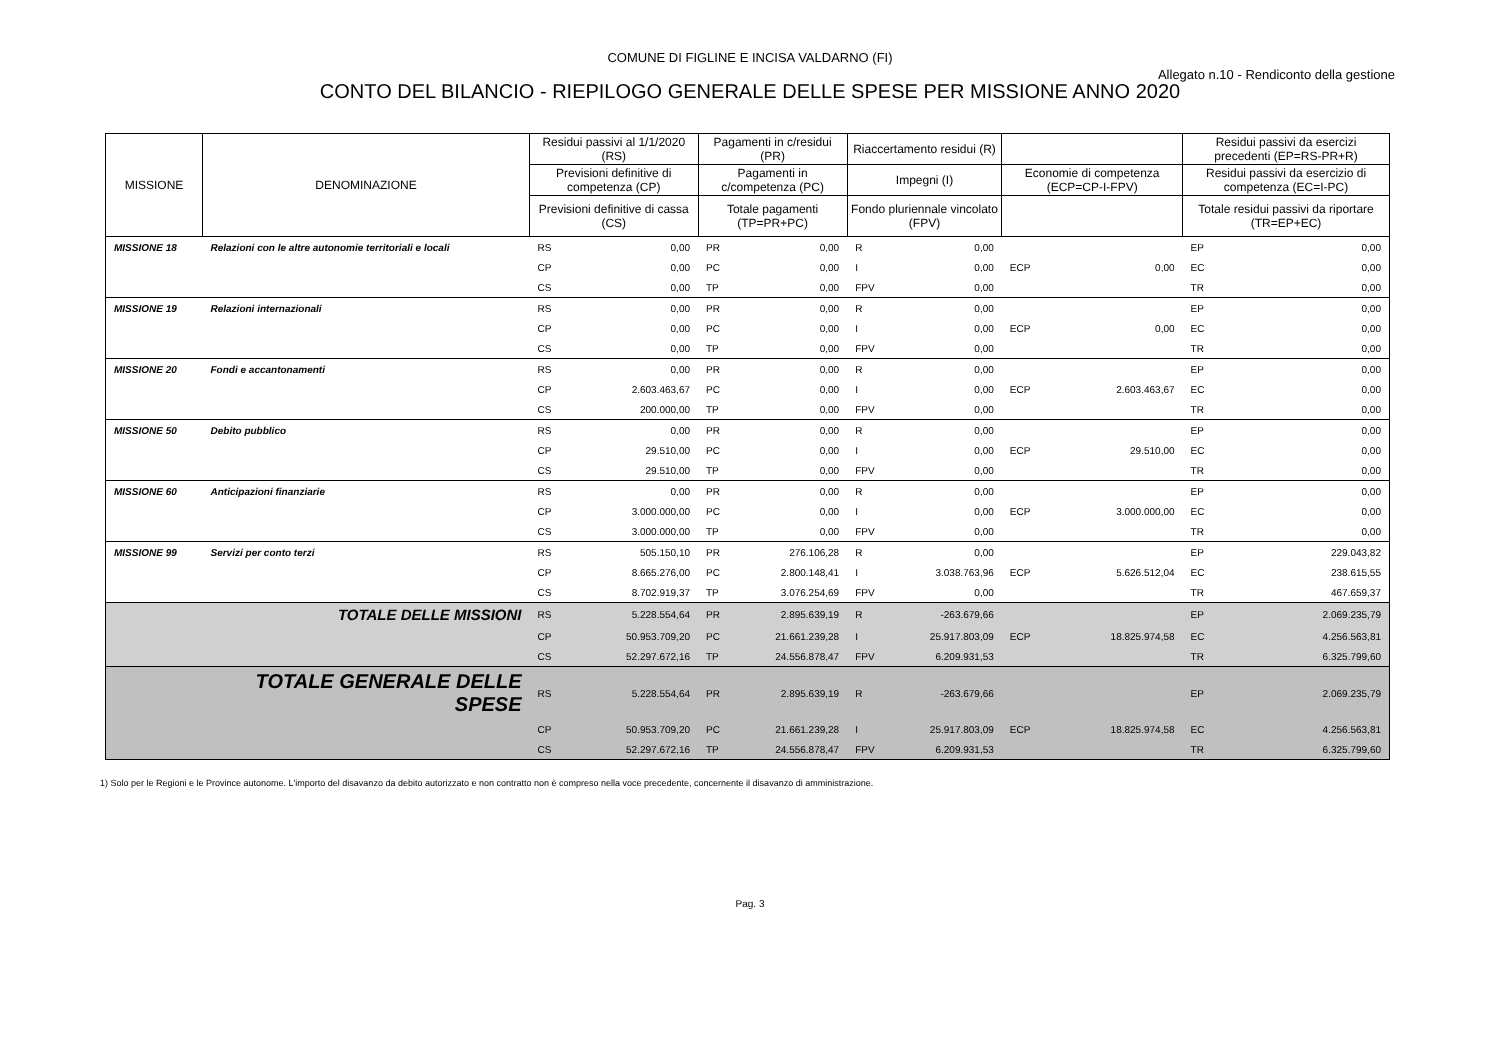COMUNE DI FIGLINE E INCISA VALDARNO (FI)
Allegato n.10 - Rendiconto della gestione
CONTO DEL BILANCIO - RIEPILOGO GENERALE DELLE SPESE PER MISSIONE ANNO 2020
| MISSIONE | DENOMINAZIONE | Residui passivi al 1/1/2020 (RS) | | Pagamenti in c/residui (PR) | | Riaccertamento residui (R) | | | | Residui passivi da esercizi precedenti (EP=RS-PR+R) | |
| --- | --- | --- | --- | --- | --- | --- | --- | --- | --- | --- | --- |
| | | Previsioni definitive di competenza (CP) | | Pagamenti in c/competenza (PC) | | Impegni (I) | | Economie di competenza (ECP=CP-I-FPV) | | Residui passivi da esercizio di competenza (EC=I-PC) | |
| | | Previsioni definitive di cassa (CS) | | Totale pagamenti (TP=PR+PC) | | Fondo pluriennale vincolato (FPV) | | | | Totale residui passivi da riportare (TR=EP+EC) | |
| MISSIONE 18 | Relazioni con le altre autonomie territoriali e locali | RS | 0,00 | PR | 0,00 | R | 0,00 | | | EP | 0,00 |
| | | CP | 0,00 | PC | 0,00 | I | 0,00 | ECP | 0,00 | EC | 0,00 |
| | | CS | 0,00 | TP | 0,00 | FPV | 0,00 | | | TR | 0,00 |
| MISSIONE 19 | Relazioni internazionali | RS | 0,00 | PR | 0,00 | R | 0,00 | | | EP | 0,00 |
| | | CP | 0,00 | PC | 0,00 | I | 0,00 | ECP | 0,00 | EC | 0,00 |
| | | CS | 0,00 | TP | 0,00 | FPV | 0,00 | | | TR | 0,00 |
| MISSIONE 20 | Fondi e accantonamenti | RS | 0,00 | PR | 0,00 | R | 0,00 | | | EP | 0,00 |
| | | CP | 2.603.463,67 | PC | 0,00 | I | 0,00 | ECP | 2.603.463,67 | EC | 0,00 |
| | | CS | 200.000,00 | TP | 0,00 | FPV | 0,00 | | | TR | 0,00 |
| MISSIONE 50 | Debito pubblico | RS | 0,00 | PR | 0,00 | R | 0,00 | | | EP | 0,00 |
| | | CP | 29.510,00 | PC | 0,00 | I | 0,00 | ECP | 29.510,00 | EC | 0,00 |
| | | CS | 29.510,00 | TP | 0,00 | FPV | 0,00 | | | TR | 0,00 |
| MISSIONE 60 | Anticipazioni finanziarie | RS | 0,00 | PR | 0,00 | R | 0,00 | | | EP | 0,00 |
| | | CP | 3.000.000,00 | PC | 0,00 | I | 0,00 | ECP | 3.000.000,00 | EC | 0,00 |
| | | CS | 3.000.000,00 | TP | 0,00 | FPV | 0,00 | | | TR | 0,00 |
| MISSIONE 99 | Servizi per conto terzi | RS | 505.150,10 | PR | 276.106,28 | R | 0,00 | | | EP | 229.043,82 |
| | | CP | 8.665.276,00 | PC | 2.800.148,41 | I | 3.038.763,96 | ECP | 5.626.512,04 | EC | 238.615,55 |
| | | CS | 8.702.919,37 | TP | 3.076.254,69 | FPV | 0,00 | | | TR | 467.659,37 |
| | TOTALE DELLE MISSIONI | RS | 5.228.554,64 | PR | 2.895.639,19 | R | -263.679,66 | | | EP | 2.069.235,79 |
| | | CP | 50.953.709,20 | PC | 21.661.239,28 | I | 25.917.803,09 | ECP | 18.825.974,58 | EC | 4.256.563,81 |
| | | CS | 52.297.672,16 | TP | 24.556.878,47 | FPV | 6.209.931,53 | | | TR | 6.325.799,60 |
| | TOTALE GENERALE DELLE SPESE | RS | 5.228.554,64 | PR | 2.895.639,19 | R | -263.679,66 | | | EP | 2.069.235,79 |
| | | CP | 50.953.709,20 | PC | 21.661.239,28 | I | 25.917.803,09 | ECP | 18.825.974,58 | EC | 4.256.563,81 |
| | | CS | 52.297.672,16 | TP | 24.556.878,47 | FPV | 6.209.931,53 | | | TR | 6.325.799,60 |
1) Solo per le Regioni e le Province autonome. L'importo del disavanzo da debito autorizzato e non contratto non è compreso nella voce precedente, concernente il disavanzo di amministrazione.
Pag. 3